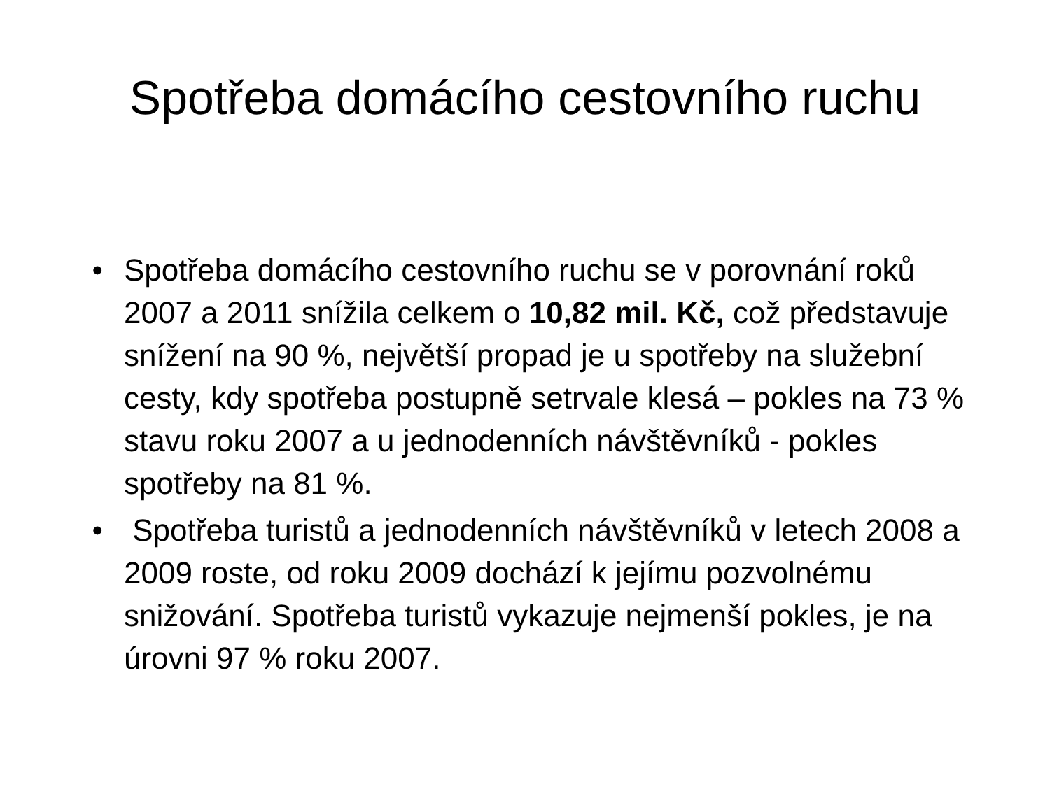Spotřeba domácího cestovního ruchu
• Spotřeba domácího cestovního ruchu se v porovnání roků 2007 a 2011 snížila celkem o 10,82 mil. Kč, což představuje snížení na 90 %, největší propad je u spotřeby na služební cesty, kdy spotřeba postupně setrvale klesá – pokles na 73 % stavu roku 2007 a u jednodenních návštěvníků - pokles spotřeby na 81 %.
• Spotřeba turistů a jednodenních návštěvníků v letech 2008 a 2009 roste, od roku 2009 dochází k jejímu pozvolnému snižování. Spotřeba turistů vykazuje nejmenší pokles, je na úrovni 97 % roku 2007.